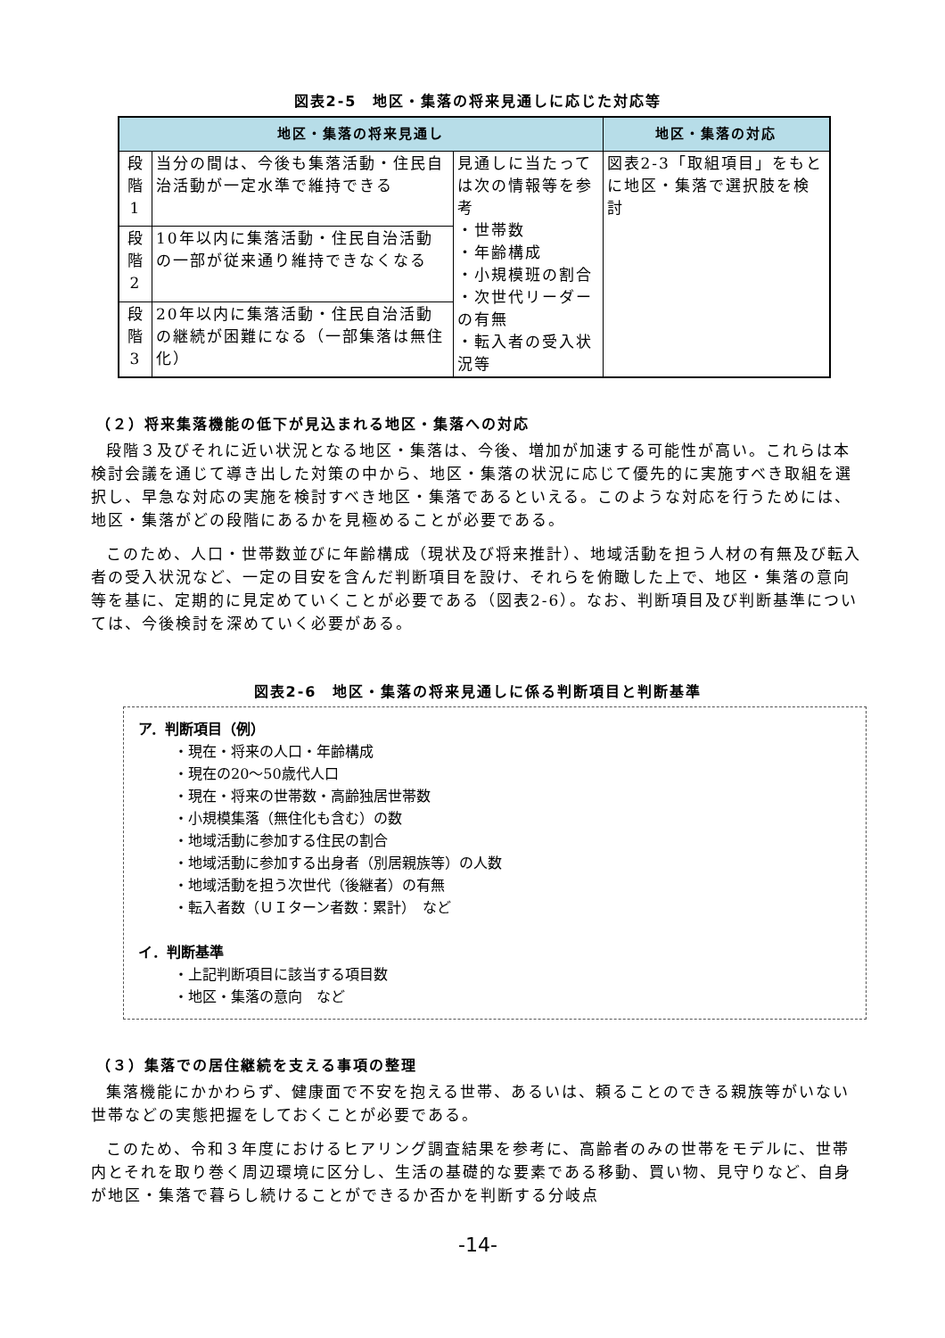図表2-5　地区・集落の将来見通しに応じた対応等
| 地区・集落の将来見通し | | | 地区・集落の対応 |
| --- | --- | --- | --- |
| 段 階 1 | 当分の間は、今後も集落活動・住民自治活動が一定水準で維持できる | 見通しに当たっては次の情報等を参考 ・世帯数 ・年齢構成 ・小規模班の割合 ・次世代リーダーの有無 ・転入者の受入状況等 | 図表2-3「取組項目」をもとに地区・集落で選択肢を検討 |
| 段 階 2 | 10年以内に集落活動・住民自治活動の一部が従来通り維持できなくなる | | |
| 段 階 3 | 20年以内に集落活動・住民自治活動の継続が困難になる（一部集落は無住化） | | |
（２）将来集落機能の低下が見込まれる地区・集落への対応
段階３及びそれに近い状況となる地区・集落は、今後、増加が加速する可能性が高い。これらは本検討会議を通じて導き出した対策の中から、地区・集落の状況に応じて優先的に実施すべき取組を選択し、早急な対応の実施を検討すべき地区・集落であるといえる。このような対応を行うためには、地区・集落がどの段階にあるかを見極めることが必要である。
このため、人口・世帯数並びに年齢構成（現状及び将来推計）、地域活動を担う人材の有無及び転入者の受入状況など、一定の目安を含んだ判断項目を設け、それらを俯瞰した上で、地区・集落の意向等を基に、定期的に見定めていくことが必要である（図表2-6）。なお、判断項目及び判断基準については、今後検討を深めていく必要がある。
図表2-6　地区・集落の将来見通しに係る判断項目と判断基準
ア．判断項目（例）
・現在・将来の人口・年齢構成
・現在の20～50歳代人口
・現在・将来の世帯数・高齢独居世帯数
・小規模集落（無住化も含む）の数
・地域活動に参加する住民の割合
・地域活動に参加する出身者（別居親族等）の人数
・地域活動を担う次世代（後継者）の有無
・転入者数（ＵＩターン者数：累計）　など
イ．判断基準
・上記判断項目に該当する項目数
・地区・集落の意向　など
（３）集落での居住継続を支える事項の整理
集落機能にかかわらず、健康面で不安を抱える世帯、あるいは、頼ることのできる親族等がいない世帯などの実態把握をしておくことが必要である。
このため、令和３年度におけるヒアリング調査結果を参考に、高齢者のみの世帯をモデルに、世帯内とそれを取り巻く周辺環境に区分し、生活の基礎的な要素である移動、買い物、見守りなど、自身が地区・集落で暮らし続けることができるか否かを判断する分岐点
-14-